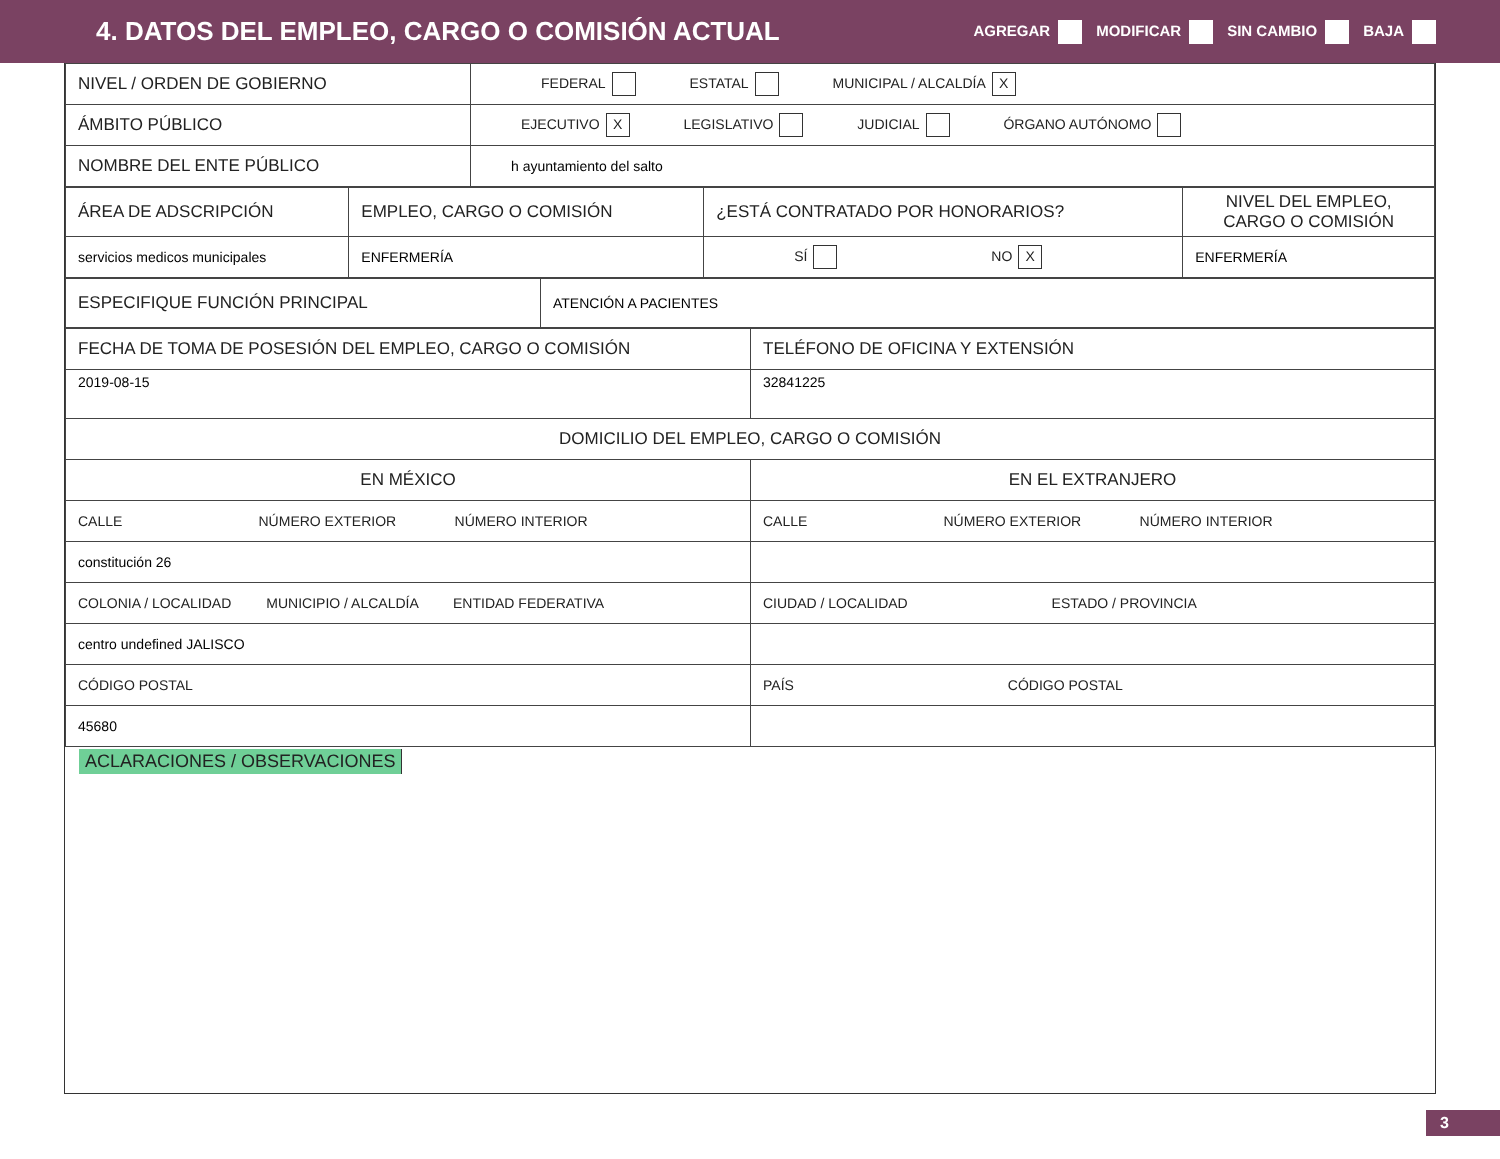4. DATOS DEL EMPLEO, CARGO O COMISIÓN ACTUAL
AGREGAR MODIFICAR SIN CAMBIO BAJA
| NIVEL / ORDEN DE GOBIERNO | FEDERAL ESTATAL MUNICIPAL / ALCALDÍA X |
| ÁMBITO PÚBLICO | EJECUTIVO X LEGISLATIVO JUDICIAL ÓRGANO AUTÓNOMO |
| NOMBRE DEL ENTE PÚBLICO | h ayuntamiento del salto |
| ÁREA DE ADSCRIPCIÓN | EMPLEO, CARGO O COMISIÓN | ¿ESTÁ CONTRATADO POR HONORARIOS? | NIVEL DEL EMPLEO, CARGO O COMISIÓN |
| servicios medicos municipales | ENFERMERÍA | SÍ NO X | ENFERMERÍA |
| ESPECIFIQUE FUNCIÓN PRINCIPAL | ATENCIÓN A PACIENTES |
| FECHA DE TOMA DE POSESIÓN DEL EMPLEO, CARGO O COMISIÓN | TELÉFONO DE OFICINA Y EXTENSIÓN |
| 2019-08-15 | 32841225 |
| DOMICILIO DEL EMPLEO, CARGO O COMISIÓN | |
| EN MÉXICO | EN EL EXTRANJERO |
| CALLE NÚMERO EXTERIOR NÚMERO INTERIOR | CALLE NÚMERO EXTERIOR NÚMERO INTERIOR |
| constitución 26 | |
| COLONIA / LOCALIDAD MUNICIPIO / ALCALDÍA ENTIDAD FEDERATIVA | CIUDAD / LOCALIDAD ESTADO / PROVINCIA |
| centro undefined JALISCO | |
| CÓDIGO POSTAL | PAÍS CÓDIGO POSTAL |
| 45680 | |
ACLARACIONES / OBSERVACIONES
3